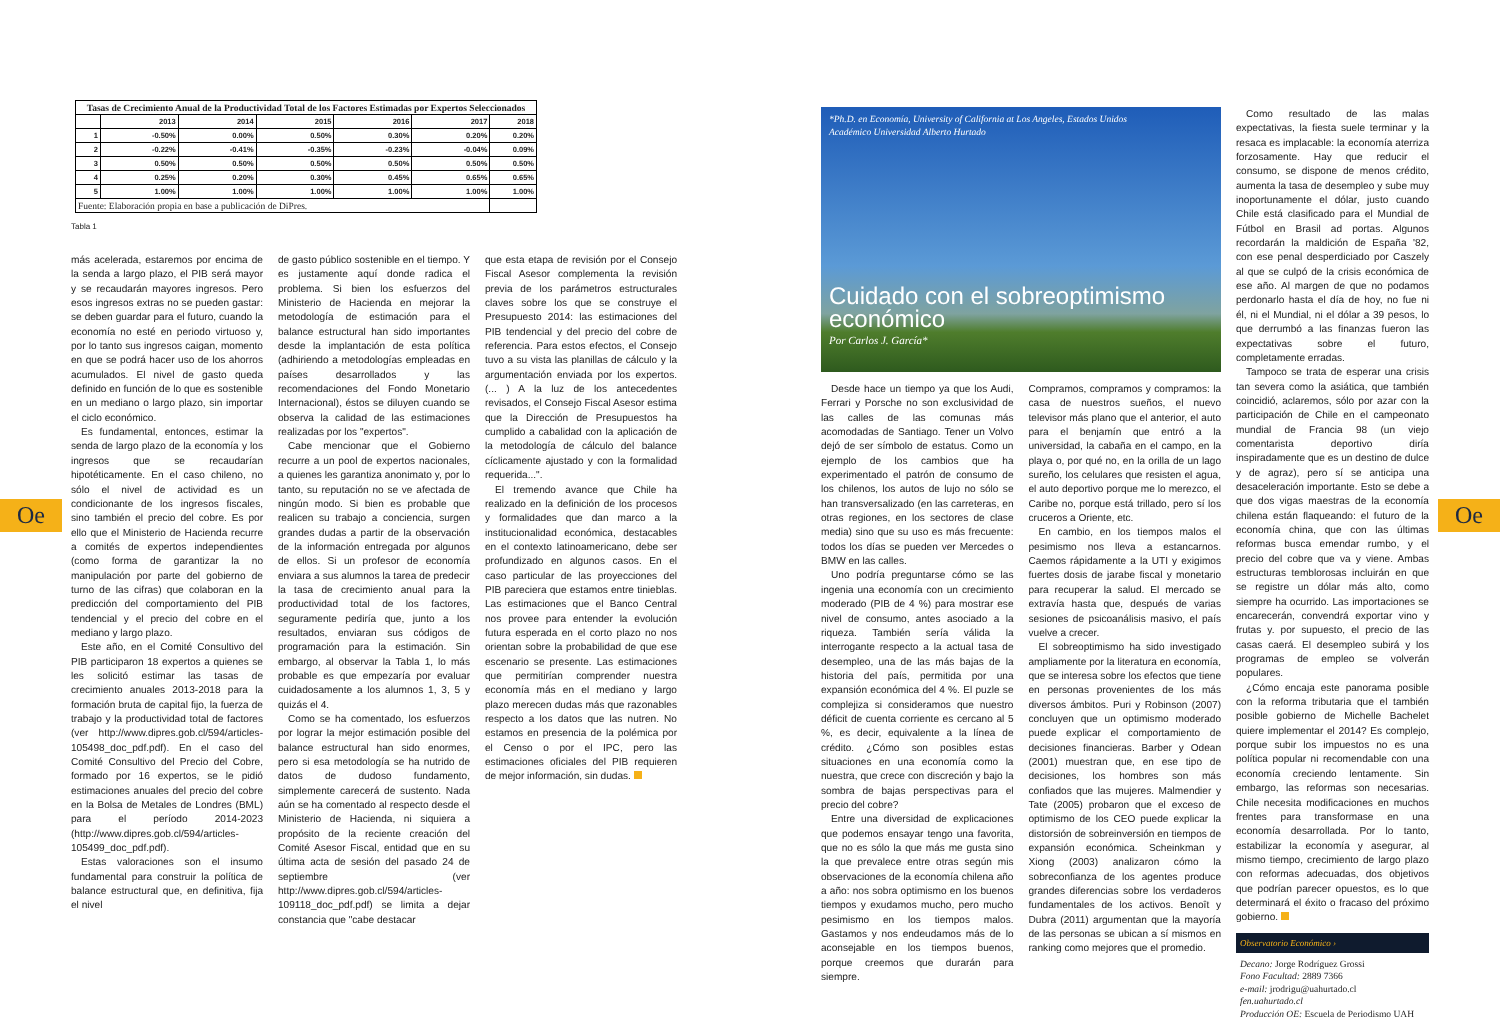Oe
| Tasas de Crecimiento Anual de la Productividad Total de los Factores Estimadas por Expertos Seleccionados | | | | | | |
| | 2013 | 2014 | 2015 | 2016 | 2017 | 2018 |
| 1 | -0.50% | 0.00% | 0.50% | 0.30% | 0.20% | 0.20% |
| 2 | -0.22% | -0.41% | -0.35% | -0.23% | -0.04% | 0.09% |
| 3 | 0.50% | 0.50% | 0.50% | 0.50% | 0.50% | 0.50% |
| 4 | 0.25% | 0.20% | 0.30% | 0.45% | 0.65% | 0.65% |
| 5 | 1.00% | 1.00% | 1.00% | 1.00% | 1.00% | 1.00% |
| Fuente: Elaboración propia en base a publicación de DiPres. | | | | | | |
Tabla 1
más acelerada, estaremos por encima de la senda a largo plazo, el PIB será mayor y se recaudarán mayores ingresos. Pero esos ingresos extras no se pueden gastar: se deben guardar para el futuro, cuando la economía no esté en periodo virtuoso y, por lo tanto sus ingresos caigan, momento en que se podrá hacer uso de los ahorros acumulados. El nivel de gasto queda definido en función de lo que es sostenible en un mediano o largo plazo, sin importar el ciclo económico.
Es fundamental, entonces, estimar la senda de largo plazo de la economía y los ingresos que se recaudarían hipotéticamente. En el caso chileno, no sólo el nivel de actividad es un condicionante de los ingresos fiscales, sino también el precio del cobre. Es por ello que el Ministerio de Hacienda recurre a comités de expertos independientes (como forma de garantizar la no manipulación por parte del gobierno de turno de las cifras) que colaboran en la predicción del comportamiento del PIB tendencial y el precio del cobre en el mediano y largo plazo.
Este año, en el Comité Consultivo del PIB participaron 18 expertos a quienes se les solicitó estimar las tasas de crecimiento anuales 2013-2018 para la formación bruta de capital fijo, la fuerza de trabajo y la productividad total de factores (ver http://www.dipres.gob.cl/594/articles-105498_doc_pdf.pdf). En el caso del Comité Consultivo del Precio del Cobre, formado por 16 expertos, se le pidió estimaciones anuales del precio del cobre en la Bolsa de Metales de Londres (BML) para el período 2014-2023 (http://www.dipres.gob.cl/594/articles-105499_doc_pdf.pdf).
Estas valoraciones son el insumo fundamental para construir la política de balance estructural que, en definitiva, fija el nivel
de gasto público sostenible en el tiempo. Y es justamente aquí donde radica el problema. Si bien los esfuerzos del Ministerio de Hacienda en mejorar la metodología de estimación para el balance estructural han sido importantes desde la implantación de esta política (adhiriendo a metodologías empleadas en países desarrollados y las recomendaciones del Fondo Monetario Internacional), éstos se diluyen cuando se observa la calidad de las estimaciones realizadas por los "expertos".
Cabe mencionar que el Gobierno recurre a un pool de expertos nacionales, a quienes les garantiza anonimato y, por lo tanto, su reputación no se ve afectada de ningún modo. Si bien es probable que realicen su trabajo a conciencia, surgen grandes dudas a partir de la observación de la información entregada por algunos de ellos. Si un profesor de economía enviara a sus alumnos la tarea de predecir la tasa de crecimiento anual para la productividad total de los factores, seguramente pediría que, junto a los resultados, enviaran sus códigos de programación para la estimación. Sin embargo, al observar la Tabla 1, lo más probable es que empezaría por evaluar cuidadosamente a los alumnos 1, 3, 5 y quizás el 4.
Como se ha comentado, los esfuerzos por lograr la mejor estimación posible del balance estructural han sido enormes, pero si esa metodología se ha nutrido de datos de dudoso fundamento, simplemente carecerá de sustento. Nada aún se ha comentado al respecto desde el Ministerio de Hacienda, ni siquiera a propósito de la reciente creación del Comité Asesor Fiscal, entidad que en su última acta de sesión del pasado 24 de septiembre (ver http://www.dipres.gob.cl/594/articles-109118_doc_pdf.pdf) se limita a dejar constancia que "cabe destacar
que esta etapa de revisión por el Consejo Fiscal Asesor complementa la revisión previa de los parámetros estructurales claves sobre los que se construye el Presupuesto 2014: las estimaciones del PIB tendencial y del precio del cobre de referencia. Para estos efectos, el Consejo tuvo a su vista las planillas de cálculo y la argumentación enviada por los expertos. (... ) A la luz de los antecedentes revisados, el Consejo Fiscal Asesor estima que la Dirección de Presupuestos ha cumplido a cabalidad con la aplicación de la metodología de cálculo del balance cíclicamente ajustado y con la formalidad requerida...".
El tremendo avance que Chile ha realizado en la definición de los procesos y formalidades que dan marco a la institucionalidad económica, destacables en el contexto latinoamericano, debe ser profundizado en algunos casos. En el caso particular de las proyecciones del PIB pareciera que estamos entre tinieblas. Las estimaciones que el Banco Central nos provee para entender la evolución futura esperada en el corto plazo no nos orientan sobre la probabilidad de que ese escenario se presente. Las estimaciones que permitirían comprender nuestra economía más en el mediano y largo plazo merecen dudas más que razonables respecto a los datos que las nutren. No estamos en presencia de la polémica por el Censo o por el IPC, pero las estimaciones oficiales del PIB requieren de mejor información, sin dudas.
*Ph.D. en Economía, University of California at Los Angeles, Estados Unidos
Académico Universidad Alberto Hurtado
Cuidado con el sobreoptimismo económico
Por Carlos J. García*
Desde hace un tiempo ya que los Audi, Ferrari y Porsche no son exclusividad de las calles de las comunas más acomodadas de Santiago. Tener un Volvo dejó de ser símbolo de estatus. Como un ejemplo de los cambios que ha experimentado el patrón de consumo de los chilenos, los autos de lujo no sólo se han transversalizado (en las carreteras, en otras regiones, en los sectores de clase media) sino que su uso es más frecuente: todos los días se pueden ver Mercedes o BMW en las calles.
Uno podría preguntarse cómo se las ingenia una economía con un crecimiento moderado (PIB de 4 %) para mostrar ese nivel de consumo, antes asociado a la riqueza. También sería válida la interrogante respecto a la actual tasa de desempleo, una de las más bajas de la historia del país, permitida por una expansión económica del 4 %. El puzle se complejiza si consideramos que nuestro déficit de cuenta corriente es cercano al 5 %, es decir, equivalente a la línea de crédito. ¿Cómo son posibles estas situaciones en una economía como la nuestra, que crece con discreción y bajo la sombra de bajas perspectivas para el precio del cobre?
Entre una diversidad de explicaciones que podemos ensayar tengo una favorita, que no es sólo la que más me gusta sino la que prevalece entre otras según mis observaciones de la economía chilena año a año: nos sobra optimismo en los buenos tiempos y exudamos mucho, pero mucho pesimismo en los tiempos malos. Gastamos y nos endeudamos más de lo aconsejable en los tiempos buenos, porque creemos que durarán para siempre.
Compramos, compramos y compramos: la casa de nuestros sueños, el nuevo televisor más plano que el anterior, el auto para el benjamín que entró a la universidad, la cabaña en el campo, en la playa o, por qué no, en la orilla de un lago sureño, los celulares que resisten el agua, el auto deportivo porque me lo merezco, el Caribe no, porque está trillado, pero sí los cruceros a Oriente, etc.
En cambio, en los tiempos malos el pesimismo nos lleva a estancarnos. Caemos rápidamente a la UTI y exigimos fuertes dosis de jarabe fiscal y monetario para recuperar la salud. El mercado se extravía hasta que, después de varias sesiones de psicoanálisis masivo, el país vuelve a crecer.
El sobreoptimismo ha sido investigado ampliamente por la literatura en economía, que se interesa sobre los efectos que tiene en personas provenientes de los más diversos ámbitos. Puri y Robinson (2007) concluyen que un optimismo moderado puede explicar el comportamiento de decisiones financieras. Barber y Odean (2001) muestran que, en ese tipo de decisiones, los hombres son más confiados que las mujeres. Malmendier y Tate (2005) probaron que el exceso de optimismo de los CEO puede explicar la distorsión de sobreinversión en tiempos de expansión económica. Scheinkman y Xiong (2003) analizaron cómo la sobreconfianza de los agentes produce grandes diferencias sobre los verdaderos fundamentales de los activos. Benoît y Dubra (2011) argumentan que la mayoría de las personas se ubican a sí mismos en ranking como mejores que el promedio.
Como resultado de las malas expectativas, la fiesta suele terminar y la resaca es implacable: la economía aterriza forzosamente. Hay que reducir el consumo, se dispone de menos crédito, aumenta la tasa de desempleo y sube muy inoportunamente el dólar, justo cuando Chile está clasificado para el Mundial de Fútbol en Brasil ad portas. Algunos recordarán la maldición de España '82, con ese penal desperdiciado por Caszely al que se culpó de la crisis económica de ese año. Al margen de que no podamos perdonarlo hasta el día de hoy, no fue ni él, ni el Mundial, ni el dólar a 39 pesos, lo que derrumbó a las finanzas fueron las expectativas sobre el futuro, completamente erradas.
Tampoco se trata de esperar una crisis tan severa como la asiática, que también coincidió, aclaremos, sólo por azar con la participación de Chile en el campeonato mundial de Francia 98 (un viejo comentarista deportivo diría inspiradamente que es un destino de dulce y de agraz), pero sí se anticipa una desaceleración importante. Esto se debe a que dos vigas maestras de la economía chilena están flaqueando: el futuro de la economía china, que con las últimas reformas busca emendar rumbo, y el precio del cobre que va y viene. Ambas estructuras temblorosas incluirán en que se registre un dólar más alto, como siempre ha ocurrido. Las importaciones se encarecerán, convendrá exportar vino y frutas y. por supuesto, el precio de las casas caerá. El desempleo subirá y los programas de empleo se volverán populares.
¿Cómo encaja este panorama posible con la reforma tributaria que el también posible gobierno de Michelle Bachelet quiere implementar el 2014? Es complejo, porque subir los impuestos no es una política popular ni recomendable con una economía creciendo lentamente. Sin embargo, las reformas son necesarias. Chile necesita modificaciones en muchos frentes para transformase en una economía desarrollada. Por lo tanto, estabilizar la economía y asegurar, al mismo tiempo, crecimiento de largo plazo con reformas adecuadas, dos objetivos que podrían parecer opuestos, es lo que determinará el éxito o fracaso del próximo gobierno.
Observatorio Económico ›
Decano: Jorge Rodríguez Grossi
Fono Facultad: 2889 7366
e-mail: jrodrigu@uahurtado.cl
fen.uahurtado.cl
Producción OE: Escuela de Periodismo UAH
Oe